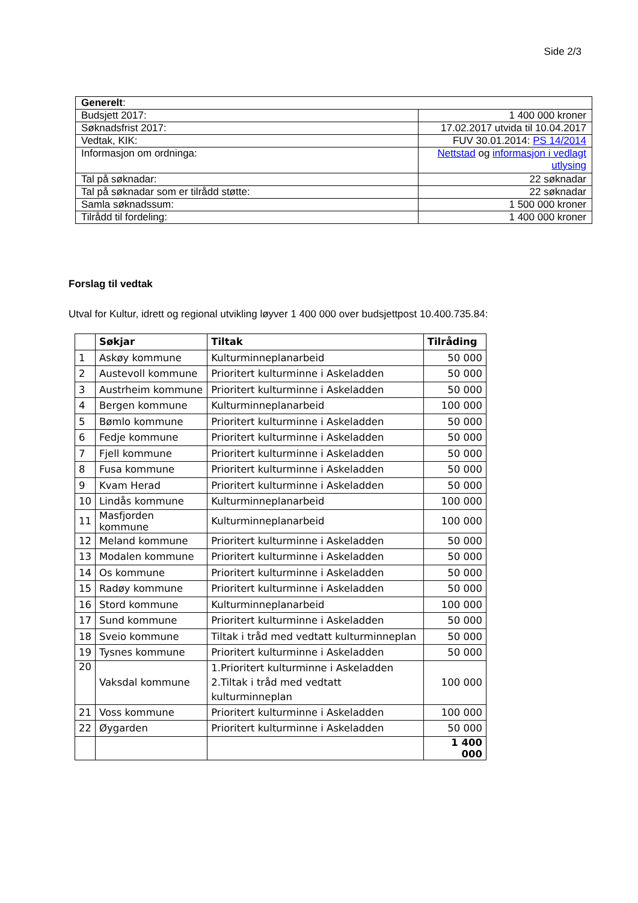Side 2/3
| Generelt : | |
| Budsjett 2017: | 1 400 000 kroner |
| Søknadsfrist 2017: | 17.02.2017 utvida til 10.04.2017 |
| Vedtak, KIK: | FUV 30.01.2014: PS 14/2014 |
| Informasjon om ordninga: | Nettstad og informasjon i vedlagt utlysing |
| Tal på søknadar: | 22 søknadar |
| Tal på søknadar som er tilrådd støtte: | 22 søknadar |
| Samla søknadssum: | 1 500 000 kroner |
| Tilrådd til fordeling: | 1 400 000 kroner |
Forslag til vedtak
Utval for Kultur, idrett og regional utvikling løyver 1 400 000 over budsjettpost 10.400.735.84:
| | Søkjar | Tiltak | Tilråding |
| --- | --- | --- | --- |
| 1 | Askøy kommune | Kulturminneplanarbeid | 50 000 |
| 2 | Austevoll kommune | Prioritert kulturminne i Askeladden | 50 000 |
| 3 | Austrheim kommune | Prioritert kulturminne i Askeladden | 50 000 |
| 4 | Bergen kommune | Kulturminneplanarbeid | 100 000 |
| 5 | Bømlo kommune | Prioritert kulturminne i Askeladden | 50 000 |
| 6 | Fedje kommune | Prioritert kulturminne i Askeladden | 50 000 |
| 7 | Fjell kommune | Prioritert kulturminne i Askeladden | 50 000 |
| 8 | Fusa kommune | Prioritert kulturminne i Askeladden | 50 000 |
| 9 | Kvam Herad | Prioritert kulturminne i Askeladden | 50 000 |
| 10 | Lindås kommune | Kulturminneplanarbeid | 100 000 |
| 11 | Masfjorden kommune | Kulturminneplanarbeid | 100 000 |
| 12 | Meland kommune | Prioritert kulturminne i Askeladden | 50 000 |
| 13 | Modalen kommune | Prioritert kulturminne i Askeladden | 50 000 |
| 14 | Os kommune | Prioritert kulturminne i Askeladden | 50 000 |
| 15 | Radøy kommune | Prioritert kulturminne i Askeladden | 50 000 |
| 16 | Stord kommune | Kulturminneplanarbeid | 100 000 |
| 17 | Sund kommune | Prioritert kulturminne i Askeladden | 50 000 |
| 18 | Sveio kommune | Tiltak i tråd med vedtatt kulturminneplan | 50 000 |
| 19 | Tysnes kommune | Prioritert kulturminne i Askeladden | 50 000 |
| 20 | Vaksdal kommune | 1.Prioritert kulturminne i Askeladden 2.Tiltak i tråd med vedtatt kulturminneplan | 100 000 |
| 21 | Voss kommune | Prioritert kulturminne i Askeladden | 100 000 |
| 22 | Øygarden | Prioritert kulturminne i Askeladden | 50 000 |
| | | | 1 400 000 |